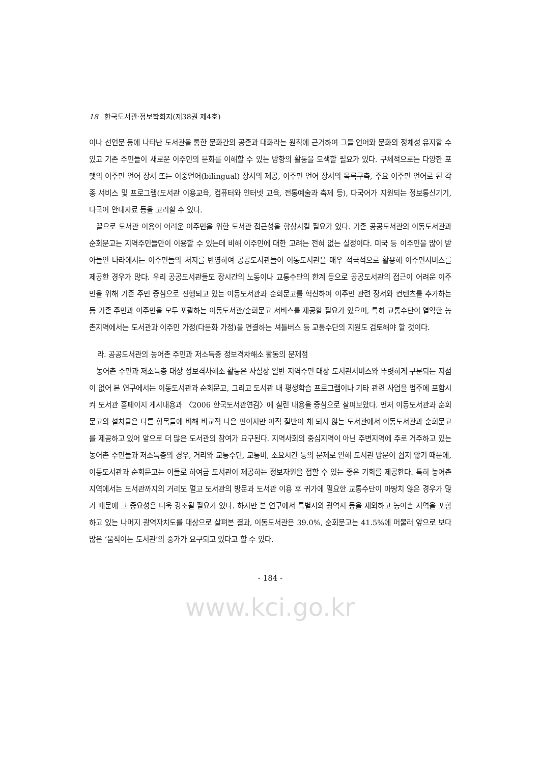18 한국도서관·정보학회지(제38권 제4호)
이나 선언문 등에 나타난 도서관을 통한 문화간의 공존과 대화라는 원칙에 근거하여 그들 언어와 문화의 정체성 유지할 수 있고 기존 주민들이 새로운 이주민의 문화를 이해할 수 있는 방향의 활동을 모색할 필요가 있다. 구체적으로는 다양한 포맷의 이주민 언어 장서 또는 이중언어(bilingual) 장서의 제공, 이주민 언어 장서의 목록구축, 주요 이주민 언어로 된 각종 서비스 및 프로그램(도서관 이용교육, 컴퓨터와 인터넷 교육, 전통예술과 축제 등), 다국어가 지원되는 정보통신기기, 다국어 안내자료 등을 고려할 수 있다.
끝으로 도서관 이용이 어려운 이주민을 위한 도서관 접근성을 향상시킬 필요가 있다. 기존 공공도서관의 이동도서관과 순회문고는 지역주민들만이 이용할 수 있는데 비해 이주민에 대한 고려는 전혀 없는 실정이다. 미국 등 이주민을 많이 받아들인 나라에서는 이주민들의 처지를 반영하여 공공도서관들이 이동도서관을 매우 적극적으로 활용해 이주민서비스를 제공한 경우가 많다. 우리 공공도서관들도 장시간의 노동이나 교통수단의 한계 등으로 공공도서관의 접근이 어려운 이주민을 위해 기존 주민 중심으로 진행되고 있는 이동도서관과 순회문고를 혁신하여 이주민 관련 장서와 컨텐츠를 추가하는 등 기존 주민과 이주민을 모두 포괄하는 이동도서관/순회문고 서비스를 제공할 필요가 있으며, 특히 교통수단이 열악한 농촌지역에서는 도서관과 이주민 가정(다문화 가정)을 연결하는 셔틀버스 등 교통수단의 지원도 검토해야 할 것이다.
라. 공공도서관의 농어촌 주민과 저소득층 정보격차해소 활동의 문제점
농어촌 주민과 저소득층 대상 정보격차해소 활동은 사실상 일반 지역주민 대상 도서관서비스와 뚜렷하게 구분되는 지점이 없어 본 연구에서는 이동도서관과 순회문고, 그리고 도서관 내 평생학습 프로그램이나 기타 관련 사업을 범주에 포함시켜 도서관 홈페이지 게시내용과 〈2006 한국도서관연감〉에 실린 내용을 중심으로 살펴보았다. 먼저 이동도서관과 순회문고의 설치율은 다른 항목들에 비해 비교적 나은 편이지만 아직 절반이 채 되지 않는 도서관에서 이동도서관과 순회문고를 제공하고 있어 앞으로 더 많은 도서관의 참여가 요구된다. 지역사회의 중심지역이 아닌 주변지역에 주로 거주하고 있는 농어촌 주민들과 저소득층의 경우, 거리와 교통수단, 교통비, 소요시간 등의 문제로 인해 도서관 방문이 쉽지 않기 때문에, 이동도서관과 순회문고는 이들로 하여금 도서관이 제공하는 정보자원을 접할 수 있는 좋은 기회를 제공한다. 특히 농어촌 지역에서는 도서관까지의 거리도 멀고 도서관의 방문과 도서관 이용 후 귀가에 필요한 교통수단이 마땅치 않은 경우가 많기 때문에 그 중요성은 더욱 강조될 필요가 있다. 하지만 본 연구에서 특별시와 광역시 등을 제외하고 농어촌 지역을 포함하고 있는 나머지 광역자치도를 대상으로 살펴본 결과, 이동도서관은 39.0%, 순회문고는 41.5%에 머물러 앞으로 보다 많은 ‘움직이는 도서관’의 증가가 요구되고 있다고 할 수 있다.
- 184 -
www.kci.go.kr